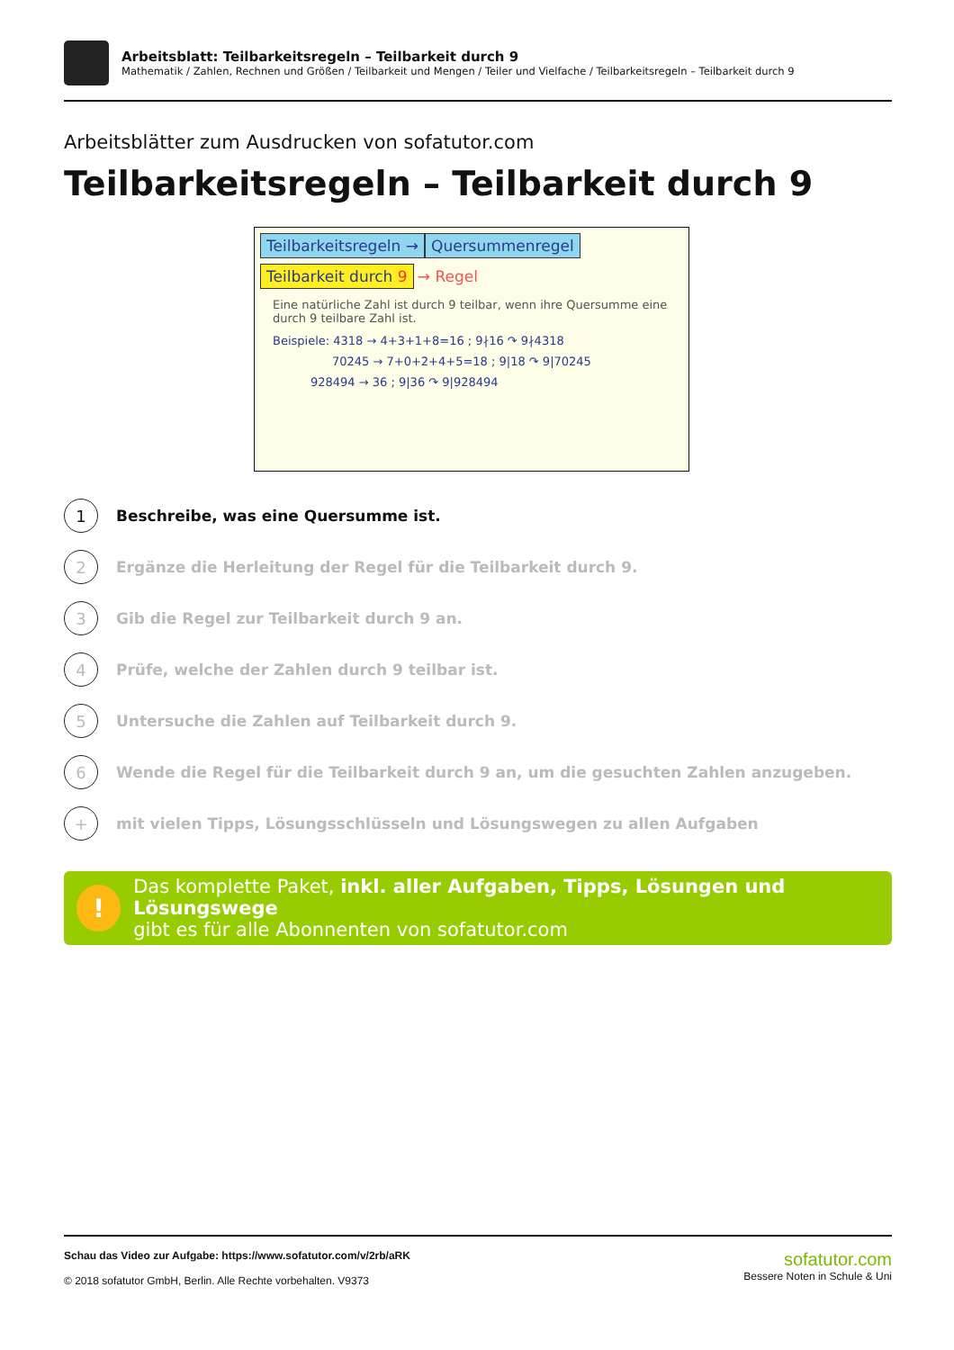Arbeitsblatt: Teilbarkeitsregeln – Teilbarkeit durch 9
Mathematik / Zahlen, Rechnen und Größen / Teilbarkeit und Mengen / Teiler und Vielfache / Teilbarkeitsregeln – Teilbarkeit durch 9
Arbeitsblätter zum Ausdrucken von sofatutor.com
Teilbarkeitsregeln – Teilbarkeit durch 9
Teilbarkeitsregeln → Quersummenregel
Teilbarkeit durch 9 → Regel
Eine natürliche Zahl ist durch 9 teilbar, wenn ihre Quersumme eine durch 9 teilbare Zahl ist.
Beispiele: 4318 → 4+3+1+8=16 ; 9∤16 ↷ 9∤4318
70245 → 7+0+2+4+5=18 ; 9|18 ↷ 9|70245
928494 → 36 ; 9|36 ↷ 9|928494
1 Beschreibe, was eine Quersumme ist.
2 Ergänze die Herleitung der Regel für die Teilbarkeit durch 9.
3 Gib die Regel zur Teilbarkeit durch 9 an.
4 Prüfe, welche der Zahlen durch 9 teilbar ist.
5 Untersuche die Zahlen auf Teilbarkeit durch 9.
6 Wende die Regel für die Teilbarkeit durch 9 an, um die gesuchten Zahlen anzugeben.
+ mit vielen Tipps, Lösungsschlüsseln und Lösungswegen zu allen Aufgaben
!
Das komplette Paket, inkl. aller Aufgaben, Tipps, Lösungen und Lösungswege
gibt es für alle Abonnenten von sofatutor.com
Schau das Video zur Aufgabe: https://www.sofatutor.com/v/2rb/aRK
© 2018 sofatutor GmbH, Berlin. Alle Rechte vorbehalten. V9373
sofatutor.com
Bessere Noten in Schule & Uni